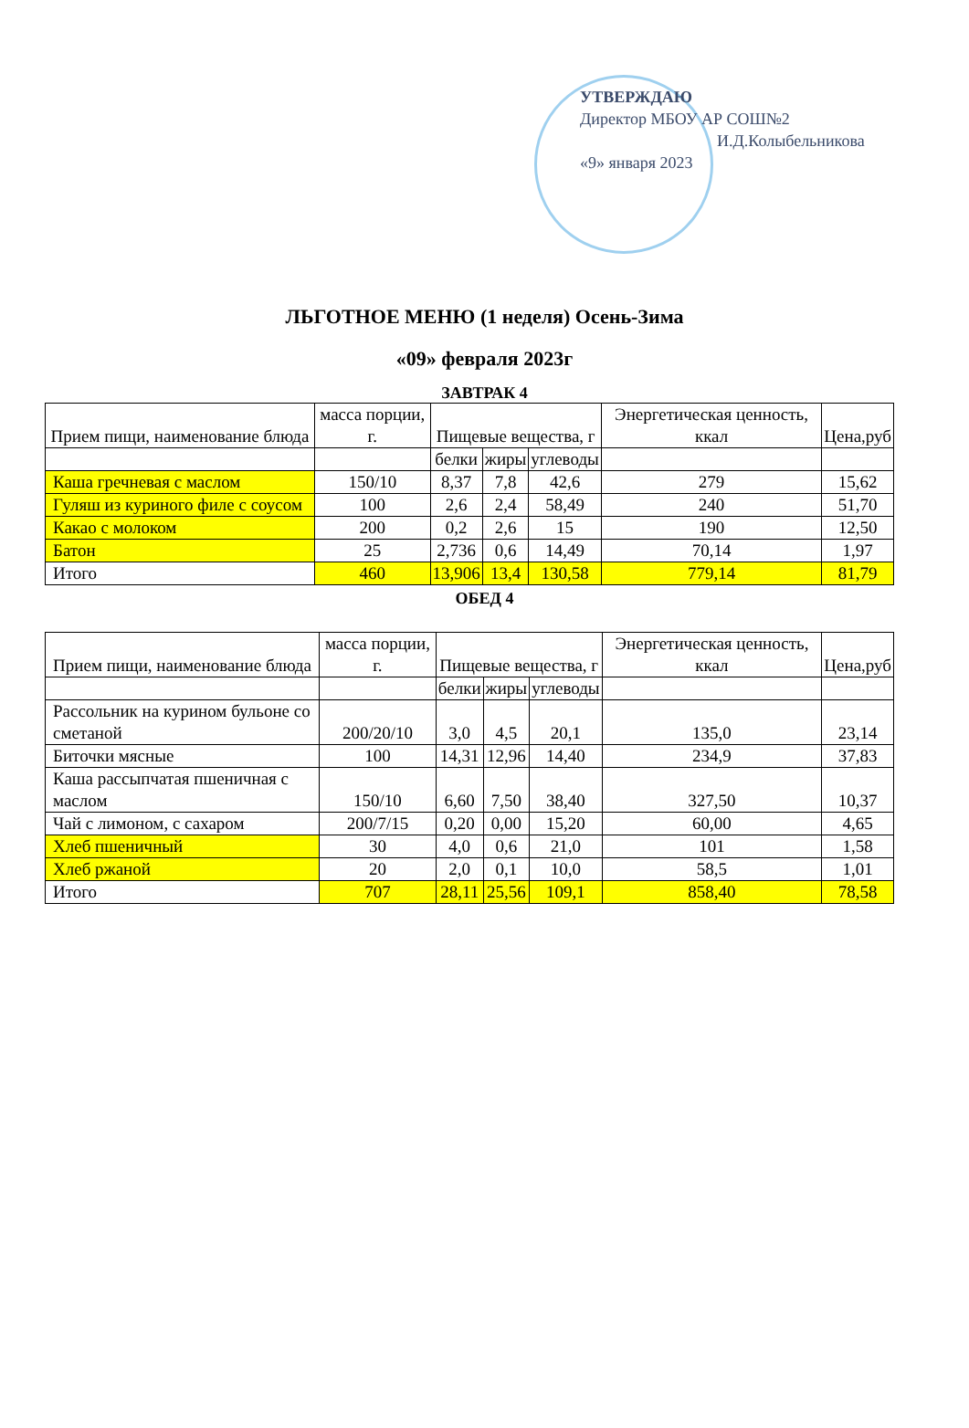УТВЕРЖДАЮ
Директор МБОУ АР СОШ№2
И.Д.Колыбельникова
«9» января 2023
ЛЬГОТНОЕ МЕНЮ (1 неделя) Осень-Зима
«09» февраля 2023г
ЗАВТРАК 4
| Прием пищи, наименование блюда | масса порции, г. | Пищевые вещества, г | | | Энергетическая ценность, ккал | Цена,руб |
| --- | --- | --- | --- | --- | --- | --- |
| | | белки | жиры | углеводы | | |
| Каша гречневая с маслом | 150/10 | 8,37 | 7,8 | 42,6 | 279 | 15,62 |
| Гуляш из куриного филе с соусом | 100 | 2,6 | 2,4 | 58,49 | 240 | 51,70 |
| Какао с молоком | 200 | 0,2 | 2,6 | 15 | 190 | 12,50 |
| Батон | 25 | 2,736 | 0,6 | 14,49 | 70,14 | 1,97 |
| Итого | 460 | 13,906 | 13,4 | 130,58 | 779,14 | 81,79 |
ОБЕД 4
| Прием пищи, наименование блюда | масса порции, г. | Пищевые вещества, г | | | Энергетическая ценность, ккал | Цена,руб |
| --- | --- | --- | --- | --- | --- | --- |
| | | белки | жиры | углеводы | | |
| Рассольник на курином бульоне со сметаной | 200/20/10 | 3,0 | 4,5 | 20,1 | 135,0 | 23,14 |
| Биточки мясные | 100 | 14,31 | 12,96 | 14,40 | 234,9 | 37,83 |
| Каша рассыпчатая пшеничная с маслом | 150/10 | 6,60 | 7,50 | 38,40 | 327,50 | 10,37 |
| Чай с лимоном, с сахаром | 200/7/15 | 0,20 | 0,00 | 15,20 | 60,00 | 4,65 |
| Хлеб пшеничный | 30 | 4,0 | 0,6 | 21,0 | 101 | 1,58 |
| Хлеб ржаной | 20 | 2,0 | 0,1 | 10,0 | 58,5 | 1,01 |
| Итого | 707 | 28,11 | 25,56 | 109,1 | 858,40 | 78,58 |